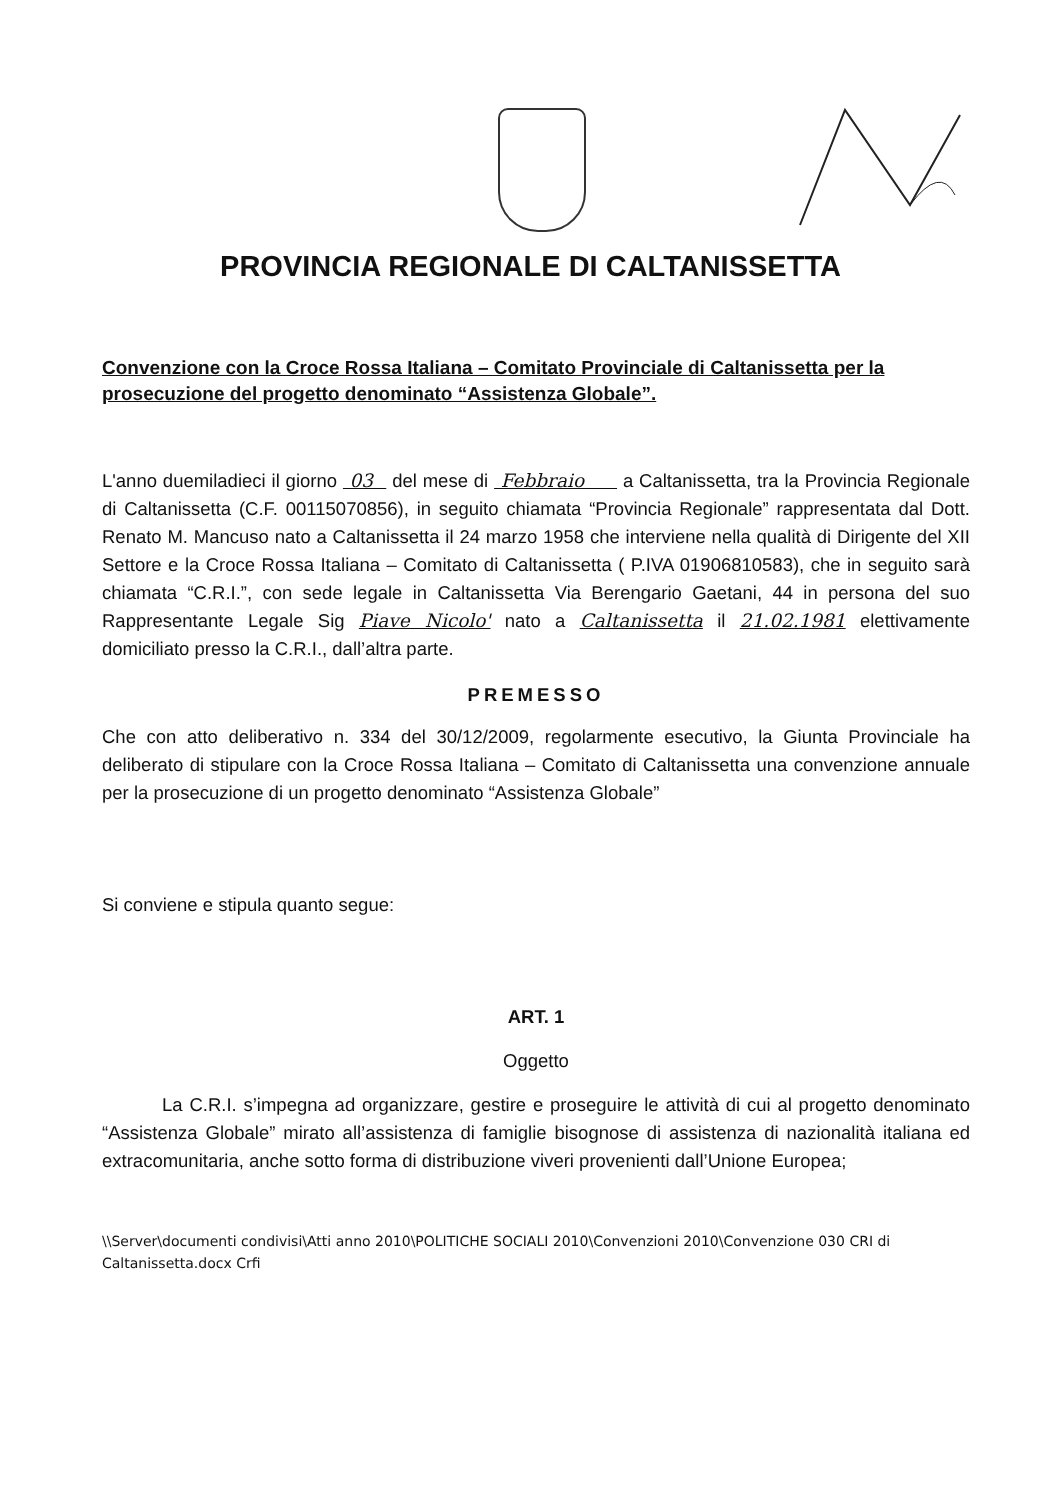PROVINCIA REGIONALE DI CALTANISSETTA
Convenzione con la Croce Rossa Italiana – Comitato Provinciale di Caltanissetta per la prosecuzione del progetto denominato “Assistenza Globale”.
L'anno duemiladieci il giorno 03 del mese di Febbraio a Caltanissetta, tra la Provincia Regionale di Caltanissetta (C.F. 00115070856), in seguito chiamata “Provincia Regionale” rappresentata dal Dott. Renato M. Mancuso nato a Caltanissetta il 24 marzo 1958 che interviene nella qualità di Dirigente del XII Settore e la Croce Rossa Italiana – Comitato di Caltanissetta ( P.IVA 01906810583), che in seguito sarà chiamata “C.R.I.”, con sede legale in Caltanissetta Via Berengario Gaetani, 44 in persona del suo Rappresentante Legale Sig Piave Nicolo' nato a Caltanissetta il 21.02.1981 elettivamente domiciliato presso la C.R.I., dall’altra parte.
PREMESSO
Che con atto deliberativo n. 334 del 30/12/2009, regolarmente esecutivo, la Giunta Provinciale ha deliberato di stipulare con la Croce Rossa Italiana – Comitato di Caltanissetta una convenzione annuale per la prosecuzione di un progetto denominato “Assistenza Globale”
Si conviene e stipula quanto segue:
ART. 1
Oggetto
La C.R.I. s’impegna ad organizzare, gestire e proseguire le attività di cui al progetto denominato “Assistenza Globale” mirato all’assistenza di famiglie bisognose di assistenza di nazionalità italiana ed extracomunitaria, anche sotto forma di distribuzione viveri provenienti dall’Unione Europea;
\\Server\documenti condivisi\Atti anno 2010\POLITICHE SOCIALI 2010\Convenzioni 2010\Convenzione 030 CRI di Caltanissetta.docx Crfi